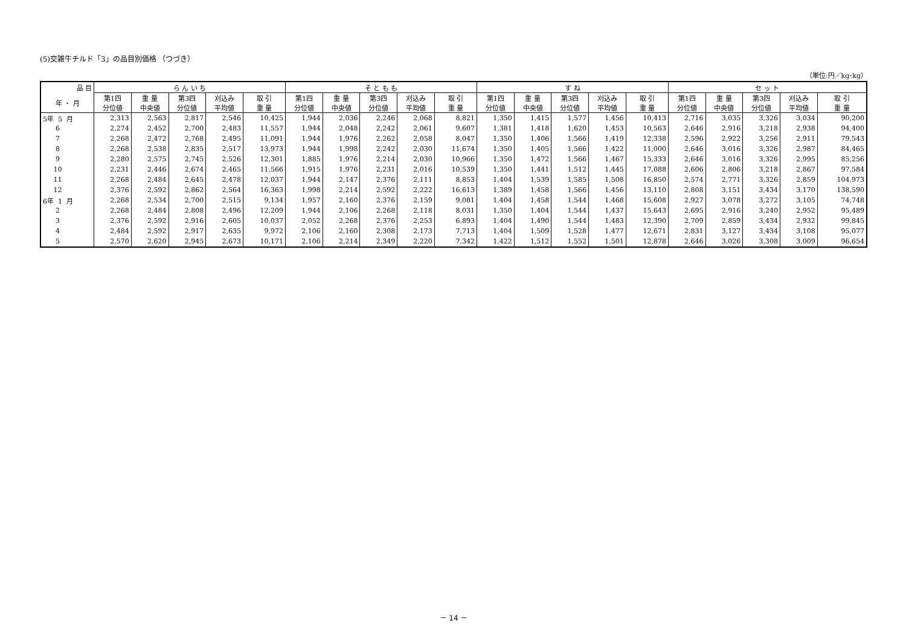(5)交雑牛チルド「3」の品目別価格 （つづき）
（単位:円／kg･kg）
| 品 目 | ら ん い ち | | | | | そ と も も | | | | | す ね | | | | | セ ッ ト | | | | |
| --- | --- | --- | --- | --- | --- | --- | --- | --- | --- | --- | --- | --- | --- | --- | --- | --- | --- | --- | --- | --- |
| 年 ・ 月 | 第1四 分位値 | 重 量 中央値 | 第3四 分位値 | 刈込み 平均値 | 取 引 重 量 | 第1四 分位値 | 重 量 中央値 | 第3四 分位値 | 刈込み 平均値 | 取 引 重 量 | 第1四 分位値 | 重 量 中央値 | 第3四 分位値 | 刈込み 平均値 | 取 引 重 量 | 第1四 分位値 | 重 量 中央値 | 第3四 分位値 | 刈込み 平均値 | 取 引 重 量 |
| 5年 5 月 | 2,313 | 2,563 | 2,817 | 2,546 | 10,425 | 1,944 | 2,036 | 2,246 | 2,068 | 8,821 | 1,350 | 1,415 | 1,577 | 1,456 | 10,413 | 2,716 | 3,035 | 3,326 | 3,034 | 90,200 |
| 6 | 2,274 | 2,452 | 2,700 | 2,483 | 11,557 | 1,944 | 2,048 | 2,242 | 2,061 | 9,607 | 1,381 | 1,418 | 1,620 | 1,453 | 10,563 | 2,646 | 2,916 | 3,218 | 2,938 | 94,400 |
| 7 | 2,268 | 2,472 | 2,768 | 2,495 | 11,091 | 1,944 | 1,976 | 2,262 | 2,058 | 8,047 | 1,350 | 1,406 | 1,566 | 1,419 | 12,338 | 2,596 | 2,922 | 3,256 | 2,911 | 79,543 |
| 8 | 2,268 | 2,538 | 2,835 | 2,517 | 13,973 | 1,944 | 1,998 | 2,242 | 2,030 | 11,674 | 1,350 | 1,405 | 1,566 | 1,422 | 11,000 | 2,646 | 3,016 | 3,326 | 2,987 | 84,465 |
| 9 | 2,280 | 2,575 | 2,745 | 2,526 | 12,301 | 1,885 | 1,976 | 2,214 | 2,030 | 10,966 | 1,350 | 1,472 | 1,566 | 1,467 | 15,333 | 2,646 | 3,016 | 3,326 | 2,995 | 85,256 |
| 10 | 2,231 | 2,446 | 2,674 | 2,465 | 11,566 | 1,915 | 1,976 | 2,231 | 2,016 | 10,539 | 1,350 | 1,441 | 1,512 | 1,445 | 17,088 | 2,606 | 2,806 | 3,218 | 2,867 | 97,584 |
| 11 | 2,268 | 2,484 | 2,645 | 2,478 | 12,037 | 1,944 | 2,147 | 2,376 | 2,111 | 8,853 | 1,404 | 1,539 | 1,585 | 1,508 | 16,850 | 2,574 | 2,771 | 3,326 | 2,859 | 104,973 |
| 12 | 2,376 | 2,592 | 2,862 | 2,564 | 16,363 | 1,998 | 2,214 | 2,592 | 2,222 | 16,613 | 1,389 | 1,458 | 1,566 | 1,456 | 13,110 | 2,808 | 3,151 | 3,434 | 3,170 | 138,590 |
| 6年 1 月 | 2,268 | 2,534 | 2,700 | 2,515 | 9,134 | 1,957 | 2,160 | 2,376 | 2,159 | 9,081 | 1,404 | 1,458 | 1,544 | 1,468 | 15,608 | 2,927 | 3,078 | 3,272 | 3,105 | 74,748 |
| 2 | 2,268 | 2,484 | 2,808 | 2,496 | 12,209 | 1,944 | 2,106 | 2,268 | 2,118 | 8,031 | 1,350 | 1,404 | 1,544 | 1,437 | 15,643 | 2,695 | 2,916 | 3,240 | 2,952 | 95,489 |
| 3 | 2,376 | 2,592 | 2,916 | 2,605 | 10,037 | 2,052 | 2,268 | 2,376 | 2,253 | 6,893 | 1,404 | 1,490 | 1,544 | 1,483 | 12,390 | 2,709 | 2,859 | 3,434 | 2,932 | 99,845 |
| 4 | 2,484 | 2,592 | 2,917 | 2,635 | 9,972 | 2,106 | 2,160 | 2,308 | 2,173 | 7,713 | 1,404 | 1,509 | 1,528 | 1,477 | 12,671 | 2,831 | 3,127 | 3,434 | 3,108 | 95,077 |
| 5 | 2,570 | 2,620 | 2,945 | 2,673 | 10,171 | 2,106 | 2,214 | 2,349 | 2,220 | 7,342 | 1,422 | 1,512 | 1,552 | 1,501 | 12,878 | 2,646 | 3,026 | 3,308 | 3,009 | 96,654 |
－ 14 －